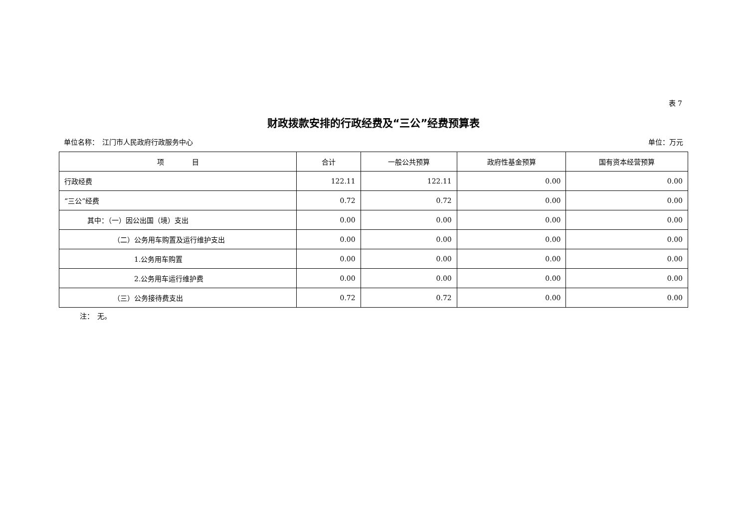表 7
财政拨款安排的行政经费及“三公”经费预算表
单位名称：　江门市人民政府行政服务中心 单位：万元
| 项 目 | 合计 | 一般公共预算 | 政府性基金预算 | 国有资本经营预算 |
| --- | --- | --- | --- | --- |
| 行政经费 | 122.11 | 122.11 | 0.00 | 0.00 |
| “三公”经费 | 0.72 | 0.72 | 0.00 | 0.00 |
| 其中：（一）因公出国（境）支出 | 0.00 | 0.00 | 0.00 | 0.00 |
| （二）公务用车购置及运行维护支出 | 0.00 | 0.00 | 0.00 | 0.00 |
| 1.公务用车购置 | 0.00 | 0.00 | 0.00 | 0.00 |
| 2.公务用车运行维护费 | 0.00 | 0.00 | 0.00 | 0.00 |
| （三）公务接待费支出 | 0.72 | 0.72 | 0.00 | 0.00 |
注：　无。